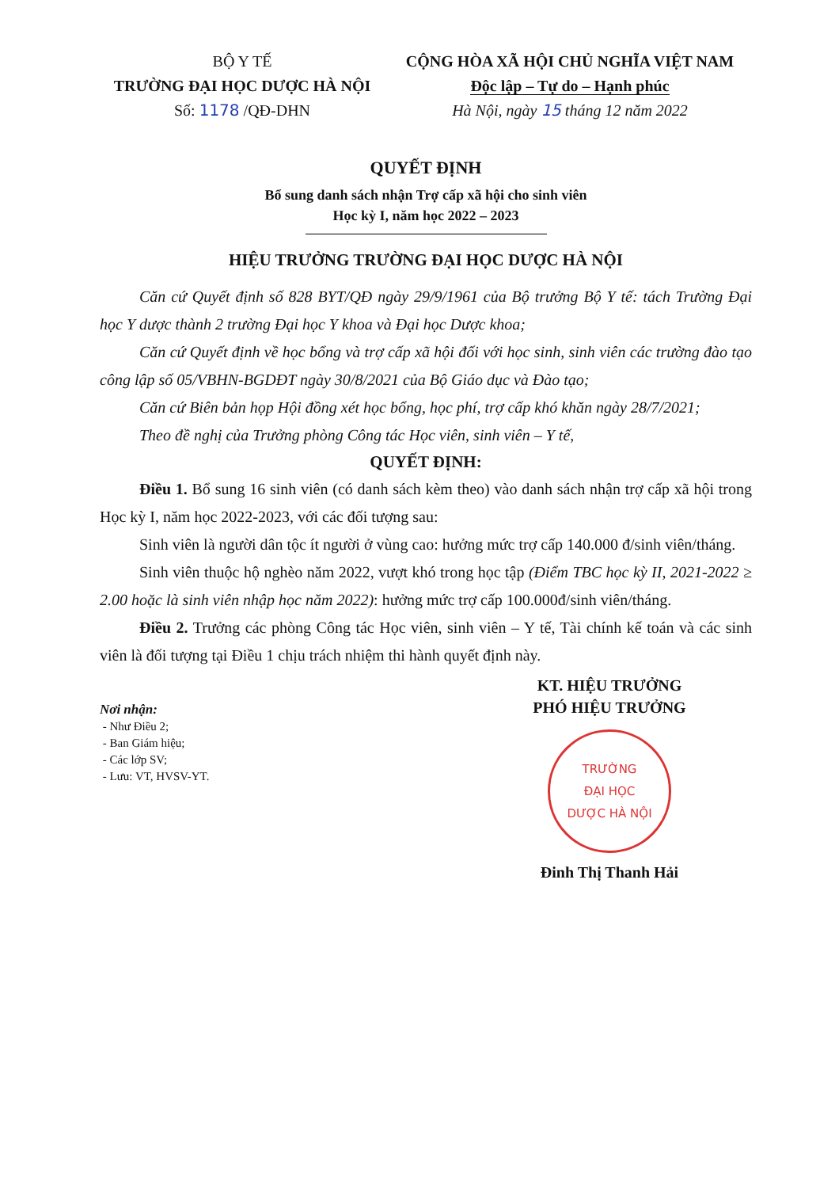BỘ Y TẾ
TRƯỜNG ĐẠI HỌC DƯỢC HÀ NỘI
Số: 1178 /QĐ-DHN
CỘNG HÒA XÃ HỘI CHỦ NGHĨA VIỆT NAM
Độc lập – Tự do – Hạnh phúc
Hà Nội, ngày 15 tháng 12 năm 2022
QUYẾT ĐỊNH
Bổ sung danh sách nhận Trợ cấp xã hội cho sinh viên
Học kỳ I, năm học 2022 – 2023
HIỆU TRƯỞNG TRƯỜNG ĐẠI HỌC DƯỢC HÀ NỘI
Căn cứ Quyết định số 828 BYT/QĐ ngày 29/9/1961 của Bộ trưởng Bộ Y tế: tách Trường Đại học Y dược thành 2 trường Đại học Y khoa và Đại học Dược khoa;
Căn cứ Quyết định về học bổng và trợ cấp xã hội đối với học sinh, sinh viên các trường đào tạo công lập số 05/VBHN-BGDĐT ngày 30/8/2021 của Bộ Giáo dục và Đào tạo;
Căn cứ Biên bản họp Hội đồng xét học bổng, học phí, trợ cấp khó khăn ngày 28/7/2021;
Theo đề nghị của Trưởng phòng Công tác Học viên, sinh viên – Y tế,
QUYẾT ĐỊNH:
Điều 1. Bổ sung 16 sinh viên (có danh sách kèm theo) vào danh sách nhận trợ cấp xã hội trong Học kỳ I, năm học 2022-2023, với các đối tượng sau:
Sinh viên là người dân tộc ít người ở vùng cao: hưởng mức trợ cấp 140.000 đ/sinh viên/tháng.
Sinh viên thuộc hộ nghèo năm 2022, vượt khó trong học tập (Điểm TBC học kỳ II, 2021-2022 ≥ 2.00 hoặc là sinh viên nhập học năm 2022): hưởng mức trợ cấp 100.000đ/sinh viên/tháng.
Điều 2. Trưởng các phòng Công tác Học viên, sinh viên – Y tế, Tài chính kế toán và các sinh viên là đối tượng tại Điều 1 chịu trách nhiệm thi hành quyết định này.
Nơi nhận:
- Như Điều 2;
- Ban Giám hiệu;
- Các lớp SV;
- Lưu: VT, HVSV-YT.
KT. HIỆU TRƯỞNG
PHÓ HIỆU TRƯỞNG
TRƯỜNG
ĐẠI HỌC
DƯỢC HÀ NỘI
Đinh Thị Thanh Hải